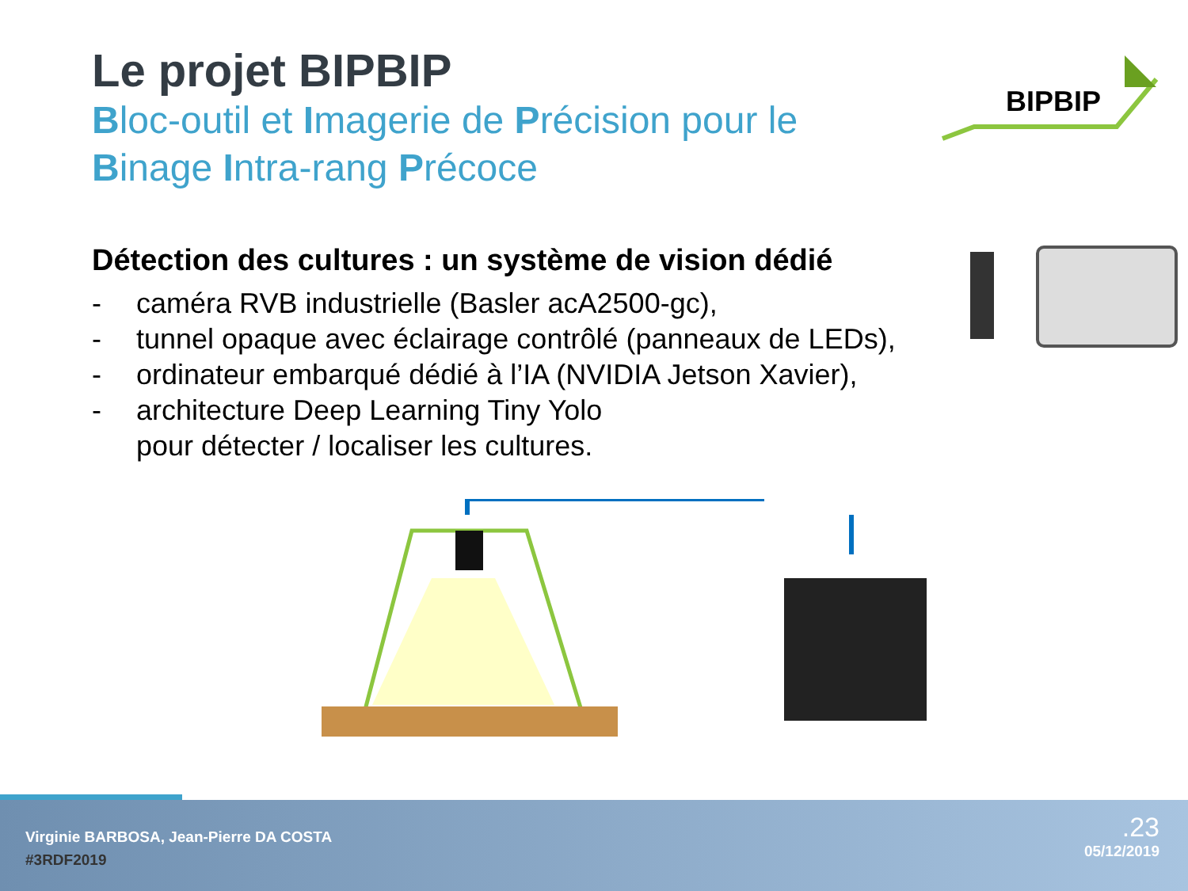Le projet BIPBIP
Bloc-outil et Imagerie de Précision pour le
Binage Intra-rang Précoce
Détection des cultures : un système de vision dédié
- caméra RVB industrielle (Basler acA2500-gc),
- tunnel opaque avec éclairage contrôlé (panneaux de LEDs),
- ordinateur embarqué dédié à l’IA (NVIDIA Jetson Xavier),
- architecture Deep Learning Tiny Yolo
pour détecter / localiser les cultures.
BIPBIP
Virginie BARBOSA, Jean-Pierre DA COSTA
#3RDF2019
.23
05/12/2019